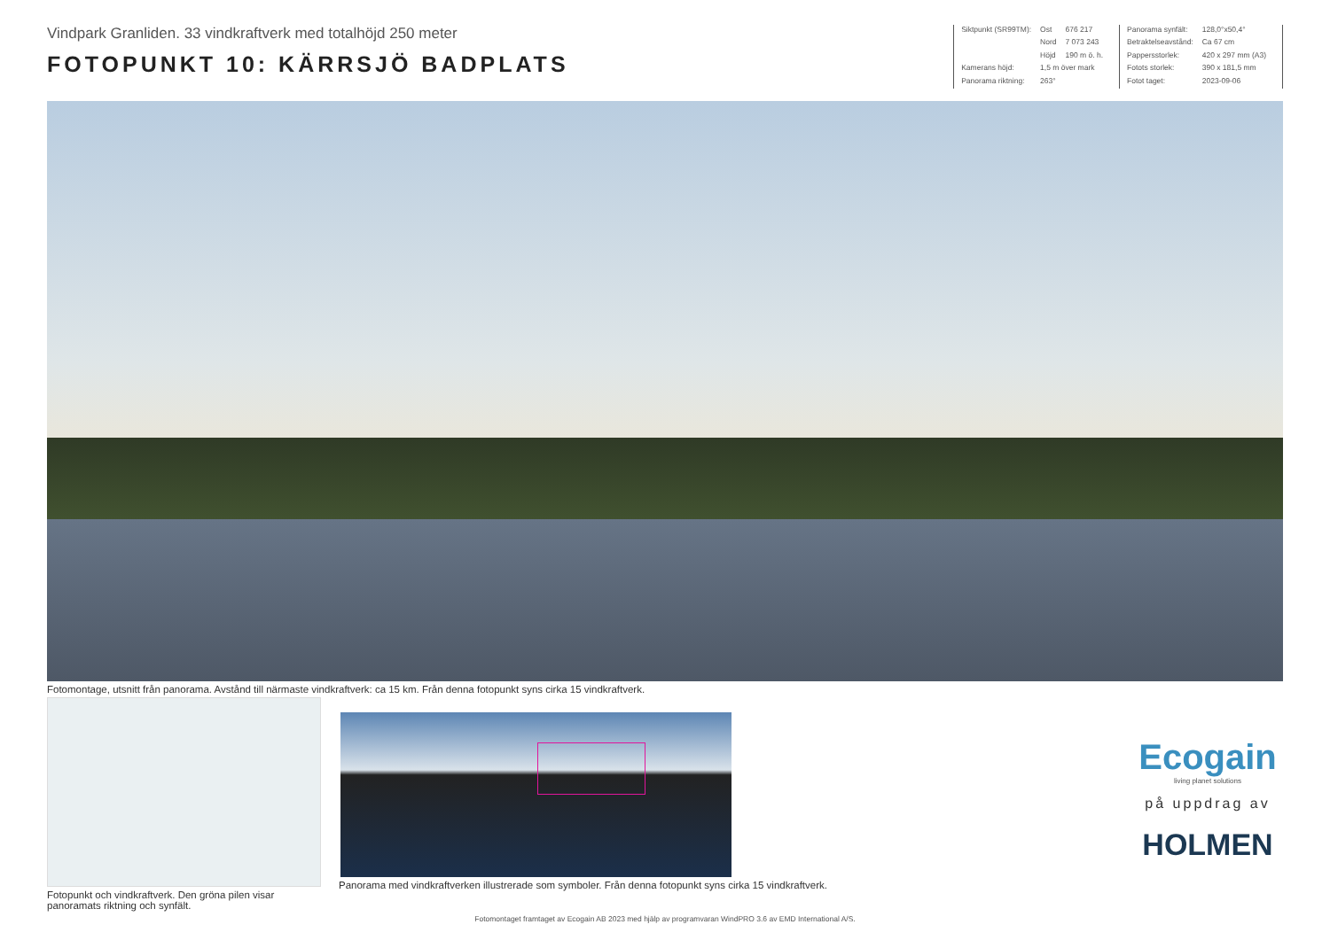Vindpark Granliden. 33 vindkraftverk med totalhöjd 250 meter
FOTOPUNKT 10: KÄRRSJÖ BADPLATS
| Siktpunkt (SR99TM): | Ost | 676 217 |
| | Nord | 7 073 243 |
| | Höjd | 190 m ö. h. |
| Kamerans höjd: | 1,5 m över mark | |
| Panorama riktning: | 263° | |
| Panorama synfält: | 128,0°x50,4° |
| Betraktelseavstånd: | Ca 67 cm |
| Pappersstorlek: | 420 x 297 mm (A3) |
| Fotots storlek: | 390 x 181,5 mm |
| Fotot taget: | 2023-09-06 |
Fotomontage, utsnitt från panorama. Avstånd till närmaste vindkraftverk: ca 15 km. Från denna fotopunkt syns cirka 15 vindkraftverk.
Fotopunkt och vindkraftverk. Den gröna pilen visar
panoramats riktning och synfält.
Panorama med vindkraftverken illustrerade som symboler. Från denna fotopunkt syns cirka 15 vindkraftverk.
Ecogain
living planet solutions
på uppdrag av
HOLMEN
Fotomontaget framtaget av Ecogain AB 2023 med hjälp av programvaran WindPRO 3.6 av EMD International A/S.